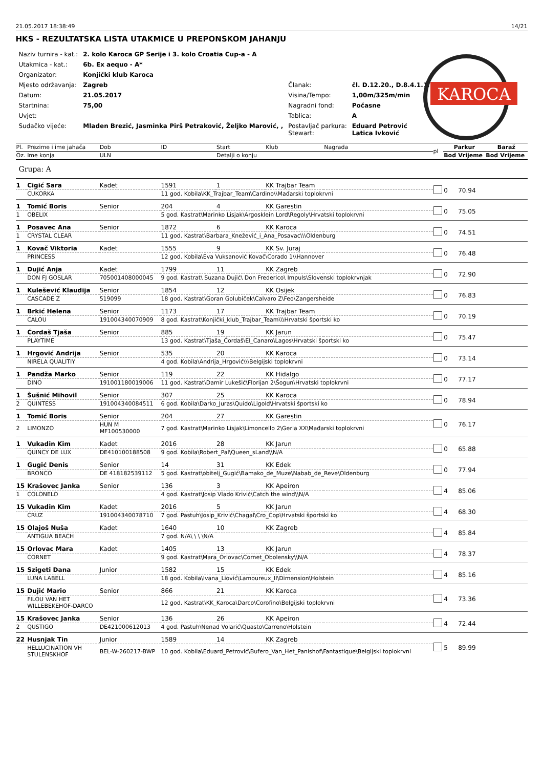21.05.2017 18:38:49 14/21
HKS - REZULTATSKA LISTA UTAKMICE U PREPONSKOM JAHANJU
KAROCA
| Naziv turnira - kat.: | 2. kolo Karoca GP Serije i 3. kolo Croatia Cup-a - A | | |
| Utakmica - kat.: | 6b. Ex aequo - A* | | |
| Organizator: | Konjički klub Karoca | | |
| Mjesto održavanja: | Zagreb | Članak: | čl. D.12.20., D.8.4.1.1. |
| Datum: | 21.05.2017 | Visina/Tempo: | 1,00m/325m/min |
| Startnina: | 75,00 | Nagradni fond: | Počasne |
| Uvjet: | | Tablica: | A |
| Sudačko vijeće: | Mladen Brezić, Jasminka Pirš Petraković, Željko Marović, , | Postavljač parkura: Stewart: | Eduard Petrović Latica Ivković |
| Pl. | Prezime i ime jahača | Dob | ID | Start | Klub | Nagrada | pl | Parkur | | Baraž | |
| --- | --- | --- | --- | --- | --- | --- | --- | --- | --- | --- | --- |
| Oz. | Ime konja | ULN | | Detalji o konju | | | | Bod | Vrijeme | Bod | Vrijeme |
| Grupa: A | | | | | | | | | | | |
| 1 | Cigić Sara | Kadet | 1591 | 1 | KK Trajbar Team | | | 0 | 70.94 | | |
| | CUKORKA | | 11 god. Kobila\KK_Trajbar_Team\Cardino\\Mađarski toplokrvni | | | | | | | | |
| 1 | Tomić Boris | Senior | 204 | 4 | KK Garestin | | | 0 | 75.05 | | |
| 1 | OBELIX | | 5 god. Kastrat\Marinko Lisjak\Argosklein Lord\Regoly\Hrvatski toplokrvni | | | | | | | | |
| 1 | Posavec Ana | Senior | 1872 | 6 | KK Karoca | | | 0 | 74.51 | | |
| 1 | CRYSTAL CLEAR | | 11 god. Kastrat\Barbara_Knežević_i_Ana_Posavac\\\Oldenburg | | | | | | | | |
| 1 | Kovač Viktoria | Kadet | 1555 | 9 | KK Sv. Juraj | | | 0 | 76.48 | | |
| | PRINCESS | | 12 god. Kobila\Eva Vuksanović Kovač\Corado 1\\Hannover | | | | | | | | |
| 1 | Dujić Anja | Kadet | 1799 | 11 | KK Zagreb | | | 0 | 72.90 | | |
| | DON FJ GOSLAR | 705001408000045 | 9 god. Kastrat\ Suzana Dujić\ Don Frederico\ Impuls\Slovenski toplokrvnjak | | | | | | | | |
| 1 | Kulešević Klaudija | Senior | 1854 | 12 | KK Osijek | | | 0 | 76.83 | | |
| | CASCADE Z | 519099 | 18 god. Kastrat\Goran Golubiček\Calvaro Z\Feo\Zangersheide | | | | | | | | |
| 1 | Brkić Helena | Senior | 1173 | 17 | KK Trajbar Team | | | 0 | 70.19 | | |
| | CALOU | 191004340070909 | 8 god. Kastrat\Konjički_klub_Trajbar_Team\\\Hrvatski športski ko | | | | | | | | |
| 1 | Ćordaš Tjaša | Senior | 885 | 19 | KK Jarun | | | 0 | 75.47 | | |
| | PLAYTIME | | 13 god. Kastrat\Tjaša_Ćordaš\El_Canaro\Lagos\Hrvatski športski ko | | | | | | | | |
| 1 | Hrgović Andrija | Senior | 535 | 20 | KK Karoca | | | 0 | 73.14 | | |
| | NIRELA QUALITIY | | 4 god. Kobila\Andrija_Hrgović\\\Belgijski toplokrvni | | | | | | | | |
| 1 | Pandža Marko | Senior | 119 | 22 | KK Hidalgo | | | 0 | 77.17 | | |
| | DINO | 191001180019006 | 11 god. Kastrat\Damir Lukešić\Florijan 2\Šogun\Hrvatski toplokrvni | | | | | | | | |
| 1 | Šušnić Mihovil | Senior | 307 | 25 | KK Karoca | | | 0 | 78.94 | | |
| 2 | QUINTESS | 191004340084511 | 6 god. Kobila\Darko_Juras\Quido\Ligold\Hrvatski športski ko | | | | | | | | |
| 1 | Tomić Boris | Senior | 204 | 27 | KK Garestin | | | 0 | 76.17 | | |
| 2 | LIMONZO | HUN M MF100530000 | 7 god. Kastrat\Marinko Lisjak\Limoncello 2\Gerla XX\Mađarski toplokrvni | | | | | | | | |
| 1 | Vukadin Kim | Kadet | 2016 | 28 | KK Jarun | | | 0 | 65.88 | | |
| | QUINCY DE LUX | DE410100188508 | 9 god. Kobila\Robert_Pal\Queen_sLand\\N/A | | | | | | | | |
| 1 | Gugić Denis | Senior | 14 | 31 | KK Edek | | | 0 | 77.94 | | |
| | BRONCO | DE 418182539112 | 5 god. Kastrat\obitelj_Gugić\Bamako_de_Muze\Nabab_de_Reve\Oldenburg | | | | | | | | |
| 15 | Krašovec Janka | Senior | 136 | 3 | KK Apeiron | | | 4 | 85.06 | | |
| 1 | COLONELO | | 4 god. Kastrat\Josip Vlado Krivić\Catch the wind\\N/A | | | | | | | | |
| 15 | Vukadin Kim | Kadet | 2016 | 5 | KK Jarun | | | 4 | 68.30 | | |
| | CRUZ | 191004340078710 | 7 god. Pastuh\Josip_Krivić\Chagal\Cro_Cop\Hrvatski športski ko | | | | | | | | |
| 15 | Olajoš Nuša | Kadet | 1640 | 10 | KK Zagreb | | | 4 | 85.84 | | |
| | ANTIGUA BEACH | | 7 god. N/A\ \ \ \N/A | | | | | | | | |
| 15 | Orlovac Mara | Kadet | 1405 | 13 | KK Jarun | | | 4 | 78.37 | | |
| | CORNET | | 9 god. Kastrat\Mara_Orlovac\Cornet_Obolensky\\N/A | | | | | | | | |
| 15 | Szigeti Dana | Junior | 1582 | 15 | KK Edek | | | 4 | 85.16 | | |
| | LUNA LABELL | | 18 god. Kobila\Ivana_Liović\Lamoureux_II\Dimension\Holstein | | | | | | | | |
| 15 | Dujić Mario | Senior | 866 | 21 | KK Karoca | | | 4 | 73.36 | | |
| | FILOU VAN HET WILLEBEKEHOF-DARCO | | 12 god. Kastrat\KK_Karoca\Darco\Corofino\Belgijski toplokrvni | | | | | | | | |
| 15 | Krašovec Janka | Senior | 136 | 26 | KK Apeiron | | | 4 | 72.44 | | |
| 2 | QUSTIGO | DE421000612013 | 4 god. Pastuh\Nenad Volarić\Quasto\Carreno\Holstein | | | | | | | | |
| 22 | Husnjak Tin | Junior | 1589 | 14 | KK Zagreb | | | 5 | 89.99 | | |
| | HELLUCINATION VH STULENSKHOF | BEL-W-260217-BWP | 10 god. Kobila\Eduard_Petrović\Bufero_Van_Het_Panishof\Fantastique\Belgijski toplokrvni | | | | | | | | |